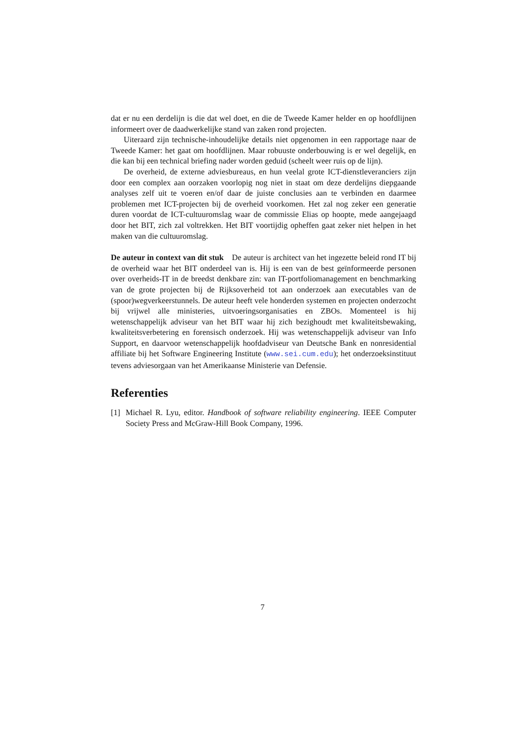dat er nu een derdelijn is die dat wel doet, en die de Tweede Kamer helder en op hoofdlijnen informeert over de daadwerkelijke stand van zaken rond projecten.
Uiteraard zijn technische-inhoudelijke details niet opgenomen in een rapportage naar de Tweede Kamer: het gaat om hoofdlijnen. Maar robuuste onderbouwing is er wel degelijk, en die kan bij een technical briefing nader worden geduid (scheelt weer ruis op de lijn).
De overheid, de externe adviesbureaus, en hun veelal grote ICT-dienstleveranciers zijn door een complex aan oorzaken voorlopig nog niet in staat om deze derdelijns diepgaande analyses zelf uit te voeren en/of daar de juiste conclusies aan te verbinden en daarmee problemen met ICT-projecten bij de overheid voorkomen. Het zal nog zeker een generatie duren voordat de ICT-cultuuromslag waar de commissie Elias op hoopte, mede aangejaagd door het BIT, zich zal voltrekken. Het BIT voortijdig opheffen gaat zeker niet helpen in het maken van die cultuuromslag.
De auteur in context van dit stuk De auteur is architect van het ingezette beleid rond IT bij de overheid waar het BIT onderdeel van is. Hij is een van de best geïnformeerde personen over overheids-IT in de breedst denkbare zin: van IT-portfoliomanagement en benchmarking van de grote projecten bij de Rijksoverheid tot aan onderzoek aan executables van de (spoor)wegverkeerstunnels. De auteur heeft vele honderden systemen en projecten onderzocht bij vrijwel alle ministeries, uitvoeringsorganisaties en ZBOs. Momenteel is hij wetenschappelijk adviseur van het BIT waar hij zich bezighoudt met kwaliteitsbewaking, kwaliteitsverbetering en forensisch onderzoek. Hij was wetenschappelijk adviseur van Info Support, en daarvoor wetenschappelijk hoofdadviseur van Deutsche Bank en nonresidential affiliate bij het Software Engineering Institute (www.sei.cum.edu); het onderzoeksinstituut tevens adviesorgaan van het Amerikaanse Ministerie van Defensie.
Referenties
[1] Michael R. Lyu, editor. Handbook of software reliability engineering. IEEE Computer Society Press and McGraw-Hill Book Company, 1996.
7